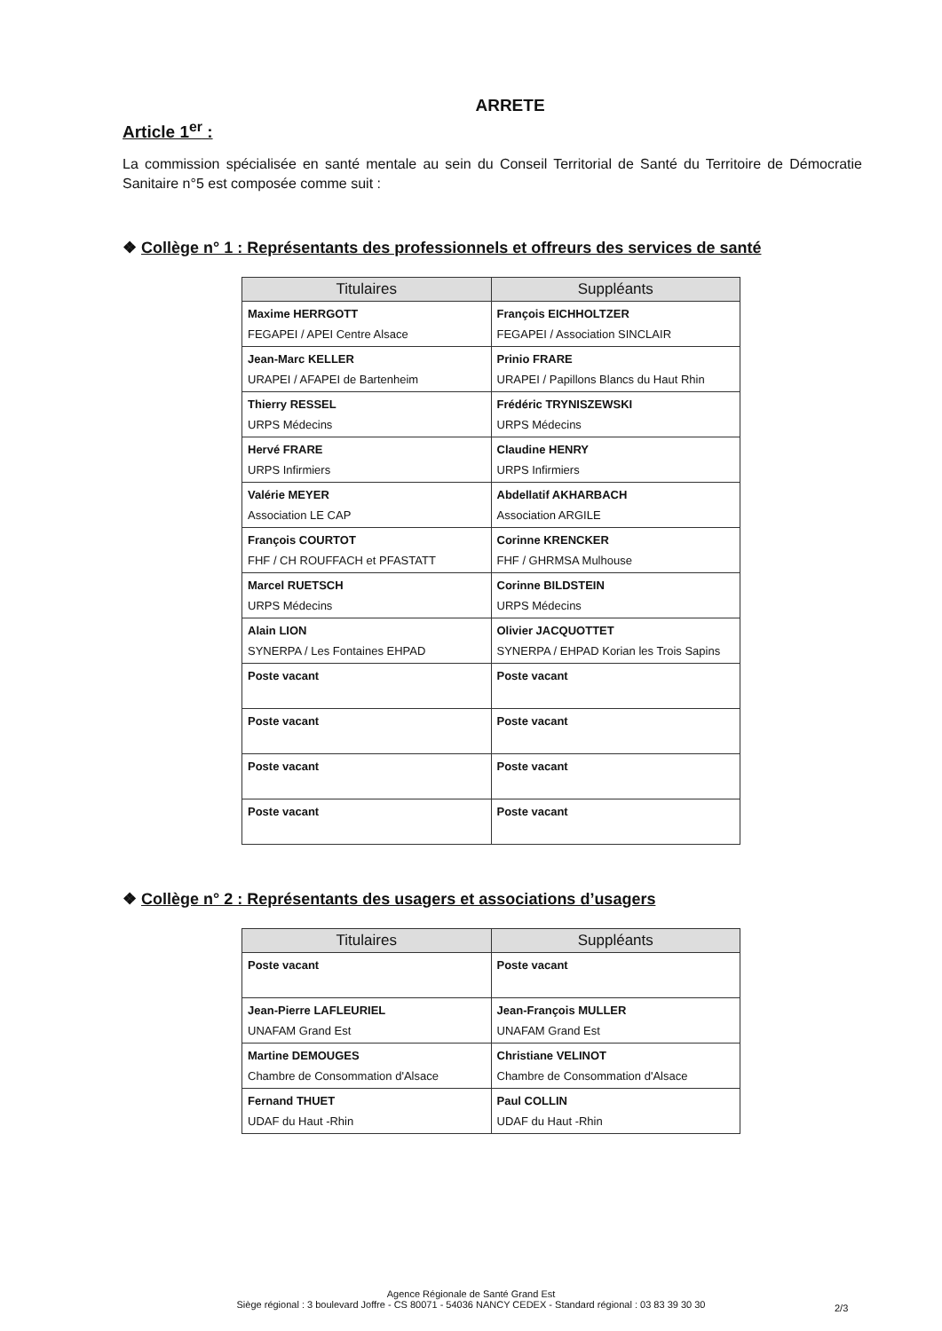ARRETE
Article 1<sup>er</sup> :
La commission spécialisée en santé mentale au sein du Conseil Territorial de Santé du Territoire de Démocratie Sanitaire n°5 est composée comme suit :
❖ Collège n° 1 : Représentants des professionnels et offreurs des services de santé
| Titulaires | Suppléants |
| --- | --- |
| Maxime HERRGOTT FEGAPEI / APEI Centre Alsace | François EICHHOLTZER FEGAPEI / Association SINCLAIR |
| Jean-Marc KELLER URAPEI / AFAPEI de Bartenheim | Prinio FRARE URAPEI / Papillons Blancs du Haut Rhin |
| Thierry RESSEL URPS Médecins | Frédéric TRYNISZEWSKI URPS Médecins |
| Hervé FRARE URPS Infirmiers | Claudine HENRY URPS Infirmiers |
| Valérie MEYER Association LE CAP | Abdellatif AKHARBACH Association ARGILE |
| François COURTOT FHF / CH ROUFFACH et PFASTATT | Corinne KRENCKER FHF / GHRMSA Mulhouse |
| Marcel RUETSCH URPS Médecins | Corinne BILDSTEIN URPS Médecins |
| Alain LION SYNERPA / Les Fontaines EHPAD | Olivier JACQUOTTET SYNERPA / EHPAD Korian les Trois Sapins |
| Poste vacant | Poste vacant |
| Poste vacant | Poste vacant |
| Poste vacant | Poste vacant |
| Poste vacant | Poste vacant |
❖ Collège n° 2 : Représentants des usagers et associations d’usagers
| Titulaires | Suppléants |
| --- | --- |
| Poste vacant | Poste vacant |
| Jean-Pierre LAFLEURIEL UNAFAM Grand Est | Jean-François MULLER UNAFAM Grand Est |
| Martine DEMOUGES Chambre de Consommation d'Alsace | Christiane VELINOT Chambre de Consommation d'Alsace |
| Fernand THUET UDAF du Haut -Rhin | Paul COLLIN UDAF du Haut -Rhin |
Agence Régionale de Santé Grand Est
Siège régional : 3 boulevard Joffre - CS 80071 - 54036 NANCY CEDEX - Standard régional : 03 83 39 30 30
2/3